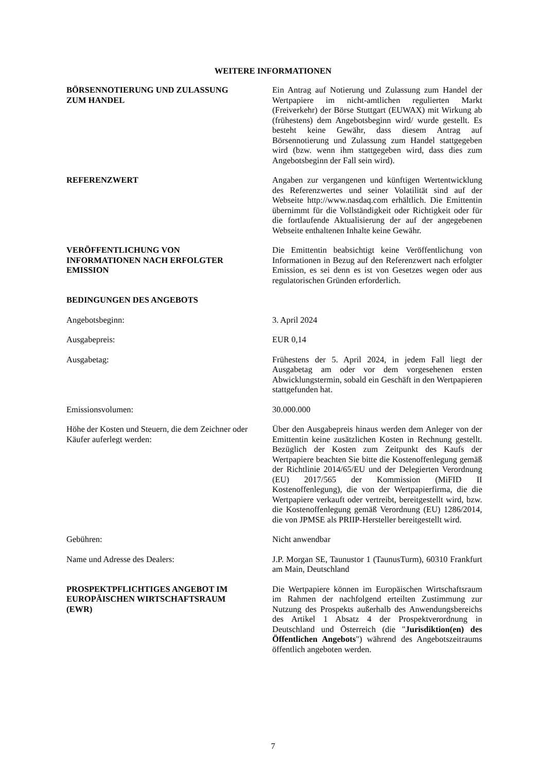WEITERE INFORMATIONEN
BÖRSENNOTIERUNG UND ZULASSUNG
ZUM HANDEL
Ein Antrag auf Notierung und Zulassung zum Handel der Wertpapiere im nicht-amtlichen regulierten Markt (Freiverkehr) der Börse Stuttgart (EUWAX) mit Wirkung ab (frühestens) dem Angebotsbeginn wird/ wurde gestellt. Es besteht keine Gewähr, dass diesem Antrag auf Börsennotierung und Zulassung zum Handel stattgegeben wird (bzw. wenn ihm stattgegeben wird, dass dies zum Angebotsbeginn der Fall sein wird).
REFERENZWERT Angaben zur vergangenen und künftigen Wertentwicklung des Referenzwertes und seiner Volatilität sind auf der Webseite http://www.nasdaq.com erhältlich. Die Emittentin übernimmt für die Vollständigkeit oder Richtigkeit oder für die fortlaufende Aktualisierung der auf der angegebenen Webseite enthaltenen Inhalte keine Gewähr.
VERÖFFENTLICHUNG VON
INFORMATIONEN NACH ERFOLGTER
EMISSION
Die Emittentin beabsichtigt keine Veröffentlichung von Informationen in Bezug auf den Referenzwert nach erfolgter Emission, es sei denn es ist von Gesetzes wegen oder aus regulatorischen Gründen erforderlich.
BEDINGUNGEN DES ANGEBOTS
Angebotsbeginn: 3. April 2024
Ausgabepreis: EUR 0,14
Ausgabetag: Frühestens der 5. April 2024, in jedem Fall liegt der Ausgabetag am oder vor dem vorgesehenen ersten Abwicklungstermin, sobald ein Geschäft in den Wertpapieren stattgefunden hat.
Emissionsvolumen: 30.000.000
Höhe der Kosten und Steuern, die dem Zeichner oder Käufer auferlegt werden:
Über den Ausgabepreis hinaus werden dem Anleger von der Emittentin keine zusätzlichen Kosten in Rechnung gestellt. Bezüglich der Kosten zum Zeitpunkt des Kaufs der Wertpapiere beachten Sie bitte die Kostenoffenlegung gemäß der Richtlinie 2014/65/EU und der Delegierten Verordnung (EU) 2017/565 der Kommission (MiFID II Kostenoffenlegung), die von der Wertpapierfirma, die die Wertpapiere verkauft oder vertreibt, bereitgestellt wird, bzw. die Kostenoffenlegung gemäß Verordnung (EU) 1286/2014, die von JPMSE als PRIIP-Hersteller bereitgestellt wird.
Gebühren: Nicht anwendbar
Name und Adresse des Dealers: J.P. Morgan SE, Taunustor 1 (TaunusTurm), 60310 Frankfurt am Main, Deutschland
PROSPEKTPFLICHTIGES ANGEBOT IM
EUROPÄISCHEN WIRTSCHAFTSRAUM
(EWR)
Die Wertpapiere können im Europäischen Wirtschaftsraum im Rahmen der nachfolgend erteilten Zustimmung zur Nutzung des Prospekts außerhalb des Anwendungsbereichs des Artikel 1 Absatz 4 der Prospektverordnung in Deutschland und Österreich (die "Jurisdiktion(en) des Öffentlichen Angebots") während des Angebotszeitraums öffentlich angeboten werden.
7